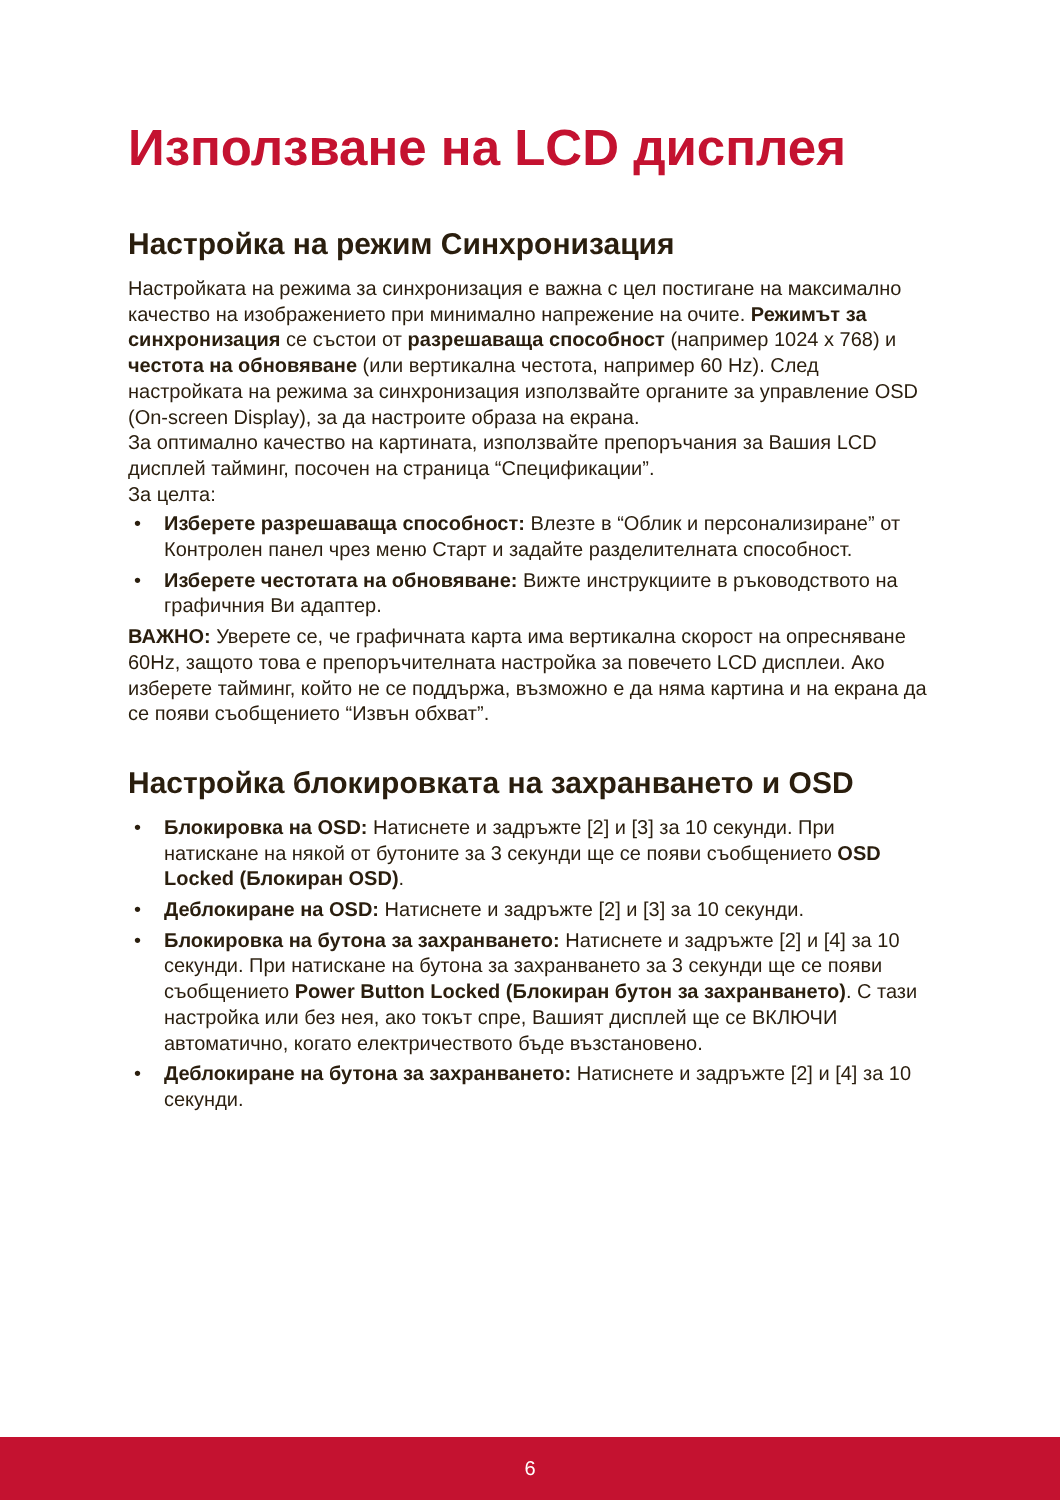Използване на LCD дисплея
Настройка на режим Синхронизация
Настройката на режима за синхронизация е важна с цел постигане на максимално качество на изображението при минимално напрежение на очите. Режимът за синхронизация се състои от разрешаваща способност (например 1024 x 768) и честота на обновяване (или вертикална честота, например 60 Hz). След настройката на режима за синхронизация използвайте органите за управление OSD (On-screen Display), за да настроите образа на екрана.
За оптимално качество на картината, използвайте препоръчания за Вашия LCD дисплей тайминг, посочен на страница “Спецификации”.
За целта:
• Изберете разрешаваща способност: Влезте в “Облик и персонализиране” от Контролен панел чрез меню Старт и задайте разделителната способност.
• Изберете честотата на обновяване: Вижте инструкциите в ръководството на графичния Ви адаптер.
ВАЖНО: Уверете се, че графичната карта има вертикална скорост на опресняване 60Hz, защото това е препоръчителната настройка за повечето LCD дисплеи. Ако изберете тайминг, който не се поддържа, възможно е да няма картина и на екрана да се появи съобщението “Извън обхват”.
Настройка блокировката на захранването и OSD
• Блокировка на OSD: Натиснете и задръжте [2] и [3] за 10 секунди. При натискане на някой от бутоните за 3 секунди ще се появи съобщението OSD Locked (Блокиран OSD).
• Деблокиране на OSD: Натиснете и задръжте [2] и [3] за 10 секунди.
• Блокировка на бутона за захранването: Натиснете и задръжте [2] и [4] за 10 секунди. При натискане на бутона за захранването за 3 секунди ще се появи съобщението Power Button Locked (Блокиран бутон за захранването). С тази настройка или без нея, ако токът спре, Вашият дисплей ще се ВКЛЮЧИ автоматично, когато електричеството бъде възстановено.
• Деблокиране на бутона за захранването: Натиснете и задръжте [2] и [4] за 10 секунди.
6